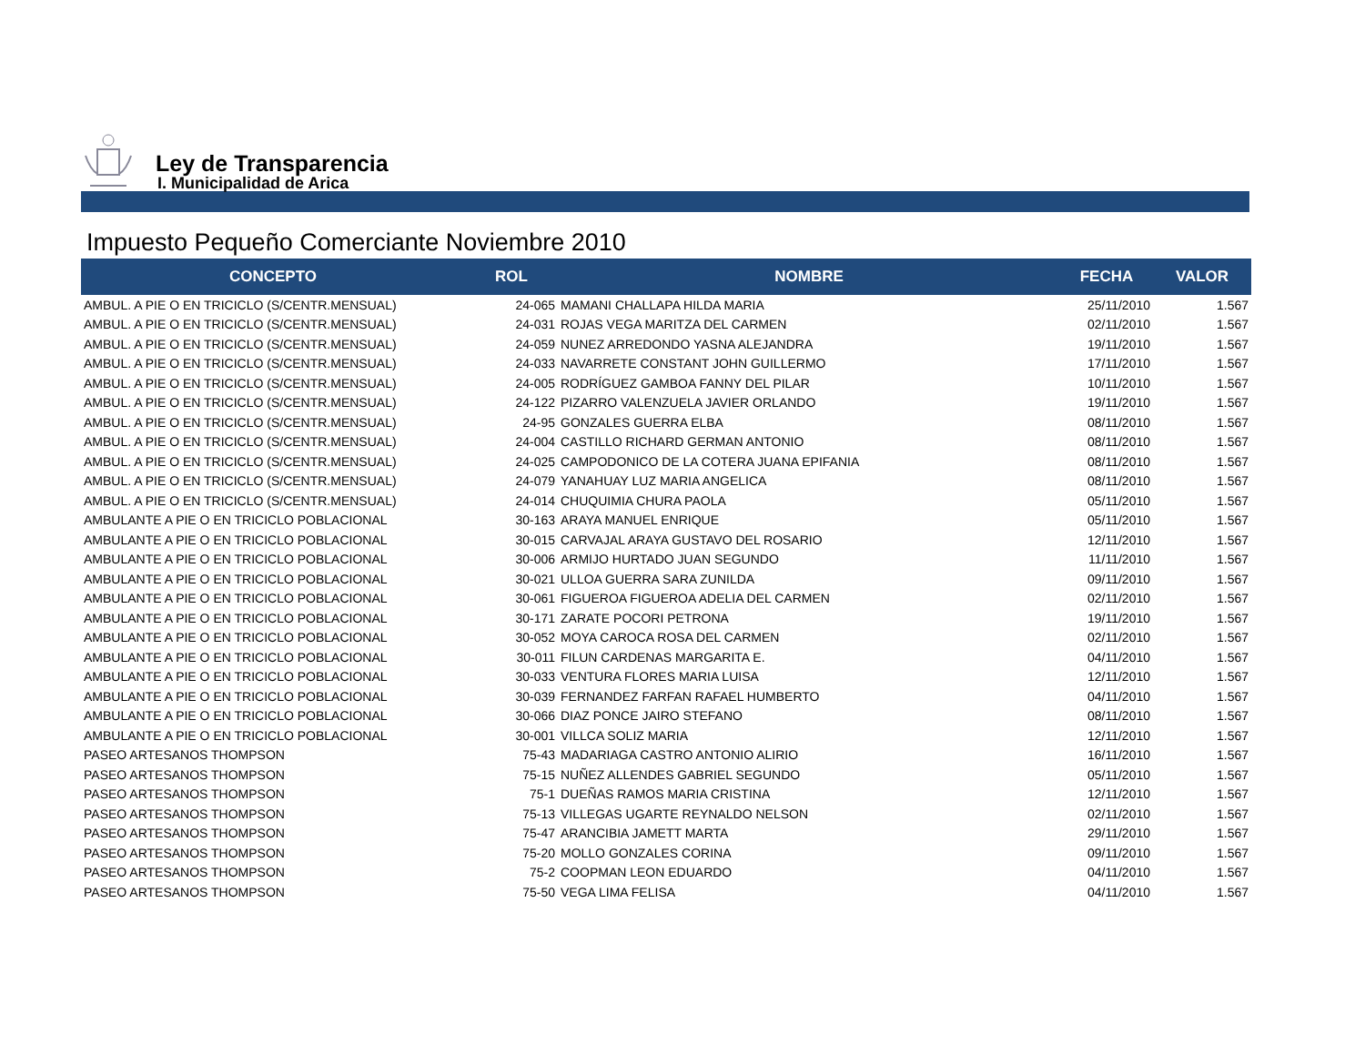Ley de Transparencia
I. Municipalidad de Arica
Impuesto Pequeño Comerciante Noviembre 2010
| CONCEPTO | ROL | NOMBRE | FECHA | VALOR |
| --- | --- | --- | --- | --- |
| AMBUL. A PIE O EN TRICICLO (S/CENTR.MENSUAL) | 24-065 | MAMANI CHALLAPA HILDA MARIA | 25/11/2010 | 1.567 |
| AMBUL. A PIE O EN TRICICLO (S/CENTR.MENSUAL) | 24-031 | ROJAS VEGA MARITZA DEL CARMEN | 02/11/2010 | 1.567 |
| AMBUL. A PIE O EN TRICICLO (S/CENTR.MENSUAL) | 24-059 | NUNEZ ARREDONDO YASNA ALEJANDRA | 19/11/2010 | 1.567 |
| AMBUL. A PIE O EN TRICICLO (S/CENTR.MENSUAL) | 24-033 | NAVARRETE CONSTANT JOHN GUILLERMO | 17/11/2010 | 1.567 |
| AMBUL. A PIE O EN TRICICLO (S/CENTR.MENSUAL) | 24-005 | RODRÍGUEZ GAMBOA FANNY DEL PILAR | 10/11/2010 | 1.567 |
| AMBUL. A PIE O EN TRICICLO (S/CENTR.MENSUAL) | 24-122 | PIZARRO VALENZUELA JAVIER ORLANDO | 19/11/2010 | 1.567 |
| AMBUL. A PIE O EN TRICICLO (S/CENTR.MENSUAL) | 24-95 | GONZALES GUERRA ELBA | 08/11/2010 | 1.567 |
| AMBUL. A PIE O EN TRICICLO (S/CENTR.MENSUAL) | 24-004 | CASTILLO RICHARD GERMAN ANTONIO | 08/11/2010 | 1.567 |
| AMBUL. A PIE O EN TRICICLO (S/CENTR.MENSUAL) | 24-025 | CAMPODONICO DE LA COTERA JUANA EPIFANIA | 08/11/2010 | 1.567 |
| AMBUL. A PIE O EN TRICICLO (S/CENTR.MENSUAL) | 24-079 | YANAHUAY LUZ MARIA ANGELICA | 08/11/2010 | 1.567 |
| AMBUL. A PIE O EN TRICICLO (S/CENTR.MENSUAL) | 24-014 | CHUQUIMIA CHURA PAOLA | 05/11/2010 | 1.567 |
| AMBULANTE A PIE O EN TRICICLO POBLACIONAL | 30-163 | ARAYA MANUEL ENRIQUE | 05/11/2010 | 1.567 |
| AMBULANTE A PIE O EN TRICICLO POBLACIONAL | 30-015 | CARVAJAL ARAYA GUSTAVO DEL ROSARIO | 12/11/2010 | 1.567 |
| AMBULANTE A PIE O EN TRICICLO POBLACIONAL | 30-006 | ARMIJO HURTADO JUAN SEGUNDO | 11/11/2010 | 1.567 |
| AMBULANTE A PIE O EN TRICICLO POBLACIONAL | 30-021 | ULLOA GUERRA SARA ZUNILDA | 09/11/2010 | 1.567 |
| AMBULANTE A PIE O EN TRICICLO POBLACIONAL | 30-061 | FIGUEROA FIGUEROA ADELIA DEL CARMEN | 02/11/2010 | 1.567 |
| AMBULANTE A PIE O EN TRICICLO POBLACIONAL | 30-171 | ZARATE POCORI PETRONA | 19/11/2010 | 1.567 |
| AMBULANTE A PIE O EN TRICICLO POBLACIONAL | 30-052 | MOYA CAROCA ROSA DEL CARMEN | 02/11/2010 | 1.567 |
| AMBULANTE A PIE O EN TRICICLO POBLACIONAL | 30-011 | FILUN CARDENAS MARGARITA E. | 04/11/2010 | 1.567 |
| AMBULANTE A PIE O EN TRICICLO POBLACIONAL | 30-033 | VENTURA FLORES MARIA LUISA | 12/11/2010 | 1.567 |
| AMBULANTE A PIE O EN TRICICLO POBLACIONAL | 30-039 | FERNANDEZ FARFAN RAFAEL HUMBERTO | 04/11/2010 | 1.567 |
| AMBULANTE A PIE O EN TRICICLO POBLACIONAL | 30-066 | DIAZ PONCE JAIRO STEFANO | 08/11/2010 | 1.567 |
| AMBULANTE A PIE O EN TRICICLO POBLACIONAL | 30-001 | VILLCA SOLIZ MARIA | 12/11/2010 | 1.567 |
| PASEO ARTESANOS THOMPSON | 75-43 | MADARIAGA CASTRO ANTONIO ALIRIO | 16/11/2010 | 1.567 |
| PASEO ARTESANOS THOMPSON | 75-15 | NUÑEZ ALLENDES GABRIEL SEGUNDO | 05/11/2010 | 1.567 |
| PASEO ARTESANOS THOMPSON | 75-1 | DUEÑAS RAMOS MARIA CRISTINA | 12/11/2010 | 1.567 |
| PASEO ARTESANOS THOMPSON | 75-13 | VILLEGAS UGARTE REYNALDO NELSON | 02/11/2010 | 1.567 |
| PASEO ARTESANOS THOMPSON | 75-47 | ARANCIBIA JAMETT MARTA | 29/11/2010 | 1.567 |
| PASEO ARTESANOS THOMPSON | 75-20 | MOLLO GONZALES CORINA | 09/11/2010 | 1.567 |
| PASEO ARTESANOS THOMPSON | 75-2 | COOPMAN LEON EDUARDO | 04/11/2010 | 1.567 |
| PASEO ARTESANOS THOMPSON | 75-50 | VEGA LIMA FELISA | 04/11/2010 | 1.567 |